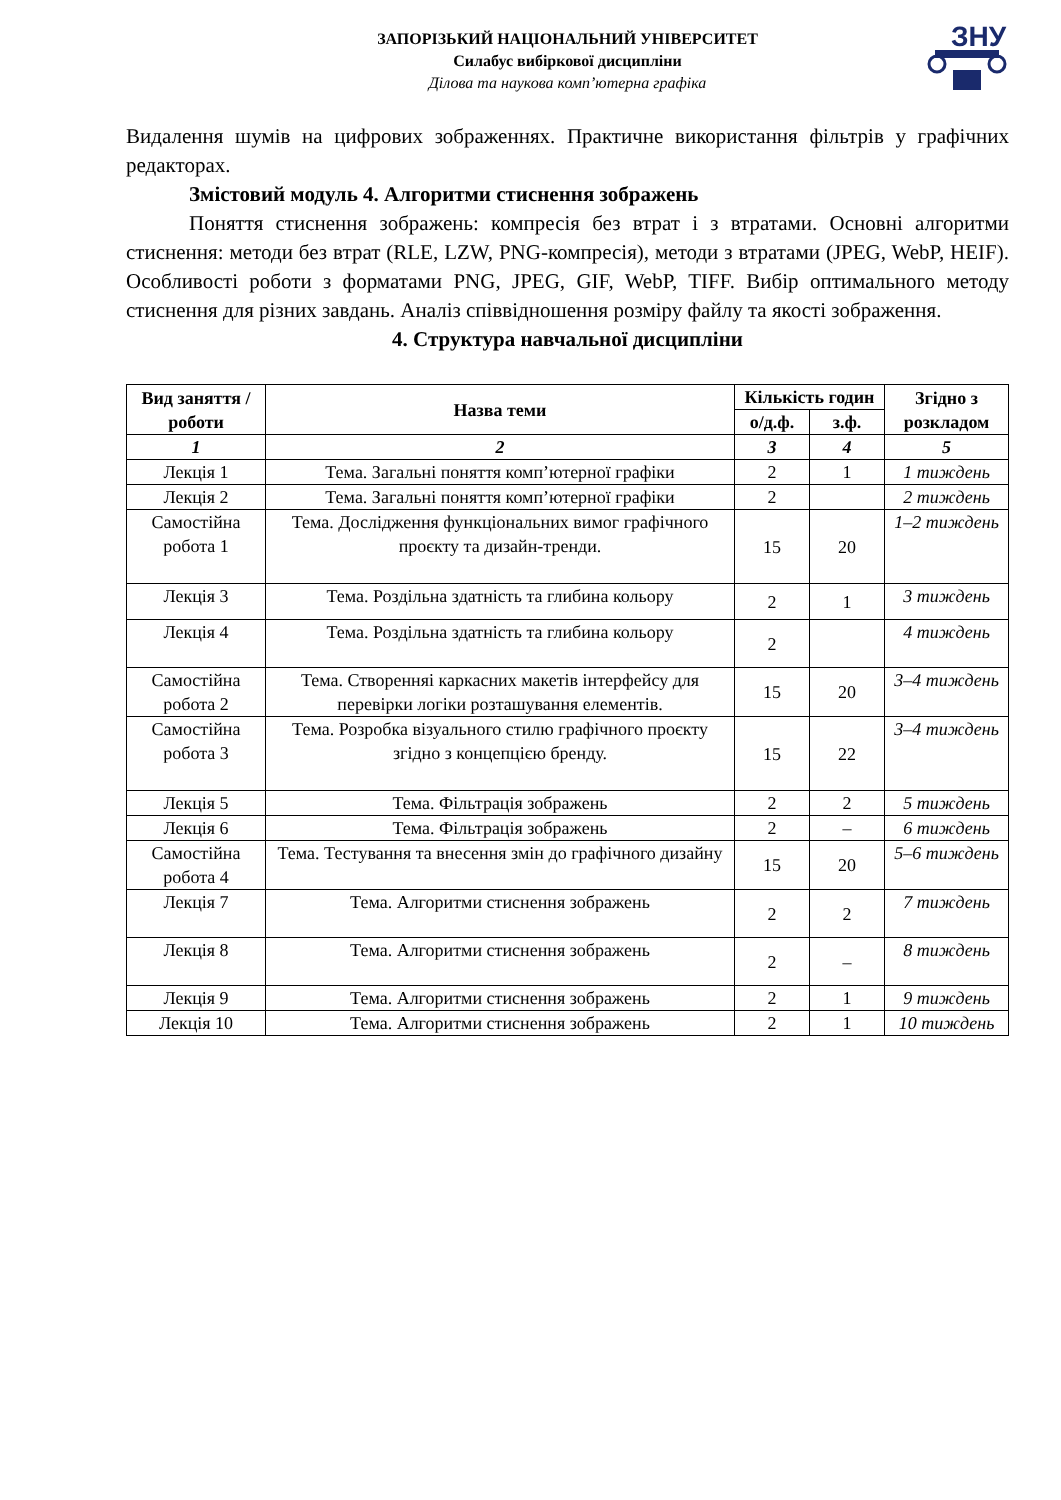ЗАПОРІЗЬКИЙ НАЦІОНАЛЬНИЙ УНІВЕРСИТЕТ
Силабус вибіркової дисципліни
Ділова та наукова комп’ютерна графіка
ЗНУ
Видалення шумів на цифрових зображеннях. Практичне використання фільтрів у графічних редакторах.
Змістовий модуль 4. Алгоритми стиснення зображень
Поняття стиснення зображень: компресія без втрат і з втратами. Основні алгоритми стиснення: методи без втрат (RLE, LZW, PNG-компресія), методи з втратами (JPEG, WebP, HEIF). Особливості роботи з форматами PNG, JPEG, GIF, WebP, TIFF. Вибір оптимального методу стиснення для різних завдань. Аналіз співвідношення розміру файлу та якості зображення.
4. Структура навчальної дисципліни
| Вид заняття / роботи | Назва теми | Кількість годин | | Згідно з розкладом |
| --- | --- | --- | --- | --- |
| | | о/д.ф. | з.ф. | |
| 1 | 2 | 3 | 4 | 5 |
| Лекція 1 | Тема. Загальні поняття комп’ютерної графіки | 2 | 1 | 1 тиждень |
| Лекція 2 | Тема. Загальні поняття комп’ютерної графіки | 2 | | 2 тиждень |
| Самостійна робота 1 | Тема. Дослідження функціональних вимог графічного проєкту та дизайн-тренди. | 15 | 20 | 1–2 тиждень |
| Лекція 3 | Тема. Роздільна здатність та глибина кольору | 2 | 1 | 3 тиждень |
| Лекція 4 | Тема. Роздільна здатність та глибина кольору | 2 | | 4 тиждень |
| Самостійна робота 2 | Тема. Створенняі каркасних макетів інтерфейсу для перевірки логіки розташування елементів. | 15 | 20 | 3–4 тиждень |
| Самостійна робота 3 | Тема. Розробка візуального стилю графічного проєкту згідно з концепцією бренду. | 15 | 22 | 3–4 тиждень |
| Лекція 5 | Тема. Фільтрація зображень | 2 | 2 | 5 тиждень |
| Лекція 6 | Тема. Фільтрація зображень | 2 | – | 6 тиждень |
| Самостійна робота 4 | Тема. Тестування та внесення змін до графічного дизайну | 15 | 20 | 5–6 тиждень |
| Лекція 7 | Тема. Алгоритми стиснення зображень | 2 | 2 | 7 тиждень |
| Лекція 8 | Тема. Алгоритми стиснення зображень | 2 | – | 8 тиждень |
| Лекція 9 | Тема. Алгоритми стиснення зображень | 2 | 1 | 9 тиждень |
| Лекція 10 | Тема. Алгоритми стиснення зображень | 2 | 1 | 10 тиждень |